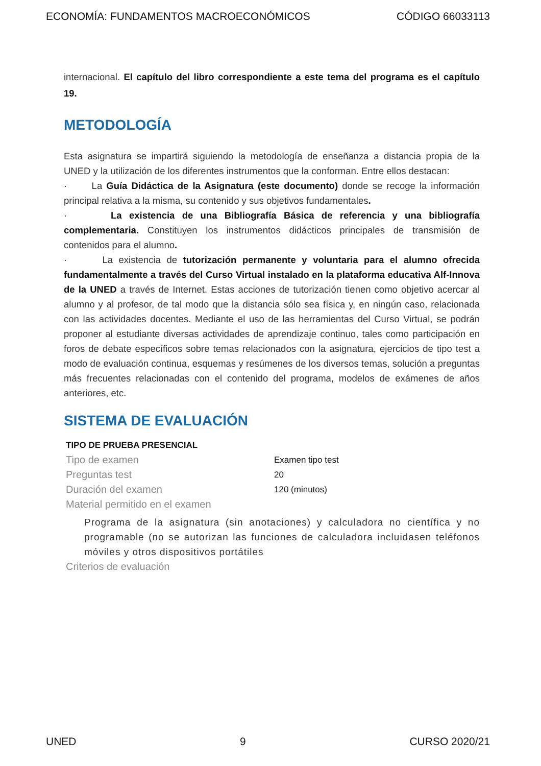ECONOMÍA: FUNDAMENTOS MACROECONÓMICOS CÓDIGO 66033113
internacional. El capítulo del libro correspondiente a este tema del programa es el capítulo 19.
METODOLOGÍA
Esta asignatura se impartirá siguiendo la metodología de enseñanza a distancia propia de la UNED y la utilización de los diferentes instrumentos que la conforman. Entre ellos destacan:
· La Guía Didáctica de la Asignatura (este documento) donde se recoge la información principal relativa a la misma, su contenido y sus objetivos fundamentales.
· La existencia de una Bibliografía Básica de referencia y una bibliografía complementaria. Constituyen los instrumentos didácticos principales de transmisión de contenidos para el alumno.
· La existencia de tutorización permanente y voluntaria para el alumno ofrecida fundamentalmente a través del Curso Virtual instalado en la plataforma educativa Alf-Innova de la UNED a través de Internet. Estas acciones de tutorización tienen como objetivo acercar al alumno y al profesor, de tal modo que la distancia sólo sea física y, en ningún caso, relacionada con las actividades docentes. Mediante el uso de las herramientas del Curso Virtual, se podrán proponer al estudiante diversas actividades de aprendizaje continuo, tales como participación en foros de debate específicos sobre temas relacionados con la asignatura, ejercicios de tipo test a modo de evaluación continua, esquemas y resúmenes de los diversos temas, solución a preguntas más frecuentes relacionadas con el contenido del programa, modelos de exámenes de años anteriores, etc.
SISTEMA DE EVALUACIÓN
TIPO DE PRUEBA PRESENCIAL
Tipo de examen Examen tipo test
Preguntas test 20
Duración del examen 120 (minutos)
Material permitido en el examen
Programa de la asignatura (sin anotaciones) y calculadora no científica y no programable (no se autorizan las funciones de calculadora incluidasen teléfonos móviles y otros dispositivos portátiles
Criterios de evaluación
UNED 9 CURSO 2020/21